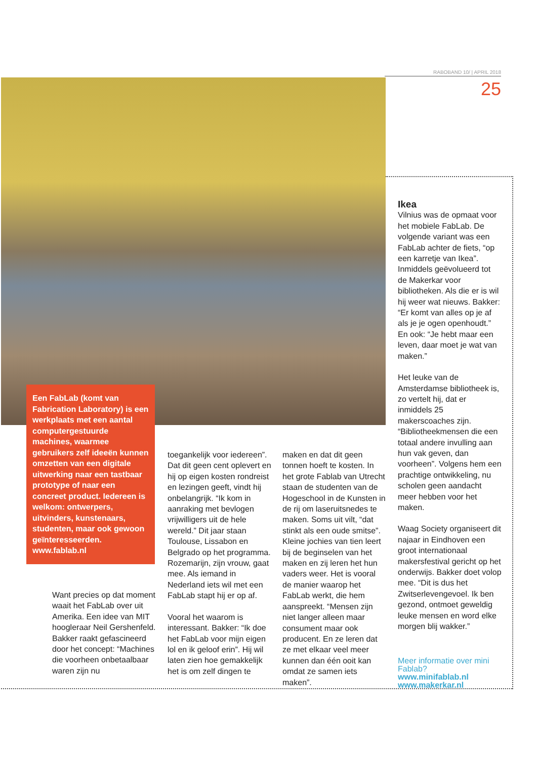RABOBAND 10/ | APRIL 2018
25
Een FabLab (komt van Fabrication Laboratory) is een werkplaats met een aantal computergestuurde machines, waarmee gebruikers zelf ideeën kunnen omzetten van een digitale uitwerking naar een tastbaar prototype of naar een concreet product. Iedereen is welkom: ontwerpers, uitvinders, kunstenaars, studenten, maar ook gewoon geïnteresseerden. www.fablab.nl
Want precies op dat moment waait het FabLab over uit Amerika. Een idee van MIT hoogleraar Neil Gershenfeld. Bakker raakt gefascineerd door het concept: “Machines die voorheen onbetaalbaar waren zijn nu
toegankelijk voor iedereen”. Dat dit geen cent oplevert en hij op eigen kosten rondreist en lezingen geeft, vindt hij onbelangrijk. “Ik kom in aanraking met bevlogen vrijwilligers uit de hele wereld.” Dit jaar staan Toulouse, Lissabon en Belgrado op het programma. Rozemarijn, zijn vrouw, gaat mee. Als iemand in Nederland iets wil met een FabLab stapt hij er op af.
Vooral het waarom is interessant. Bakker: “Ik doe het FabLab voor mijn eigen lol en ik geloof erin”. Hij wil laten zien hoe gemakkelijk het is om zelf dingen te
maken en dat dit geen tonnen hoeft te kosten. In het grote Fablab van Utrecht staan de studenten van de Hogeschool in de Kunsten in de rij om laseruitsnedes te maken. Soms uit vilt, “dat stinkt als een oude smitse”. Kleine jochies van tien leert bij de beginselen van het maken en zij leren het hun vaders weer. Het is vooral de manier waarop het FabLab werkt, die hem aanspreekt. “Mensen zijn niet langer alleen maar consument maar ook producent. En ze leren dat ze met elkaar veel meer kunnen dan één ooit kan omdat ze samen iets maken”.
Ikea
Vilnius was de opmaat voor het mobiele FabLab. De volgende variant was een FabLab achter de fiets, “op een karretje van Ikea”. Inmiddels geëvolueerd tot de Makerkar voor bibliotheken. Als die er is wil hij weer wat nieuws. Bakker: “Er komt van alles op je af als je je ogen openhoudt.” En ook: “Je hebt maar een leven, daar moet je wat van maken.”
Het leuke van de Amsterdamse bibliotheek is, zo vertelt hij, dat er inmiddels 25 makerscoaches zijn. “Bibliotheekmensen die een totaal andere invulling aan hun vak geven, dan voorheen”. Volgens hem een prachtige ontwikkeling, nu scholen geen aandacht meer hebben voor het maken.
Waag Society organiseert dit najaar in Eindhoven een groot internationaal makersfestival gericht op het onderwijs. Bakker doet volop mee. “Dit is dus het Zwitserlevengevoel. Ik ben gezond, ontmoet geweldig leuke mensen en word elke morgen blij wakker.”
Meer informatie over mini Fablab?
www.minifablab.nl
www.makerkar.nl